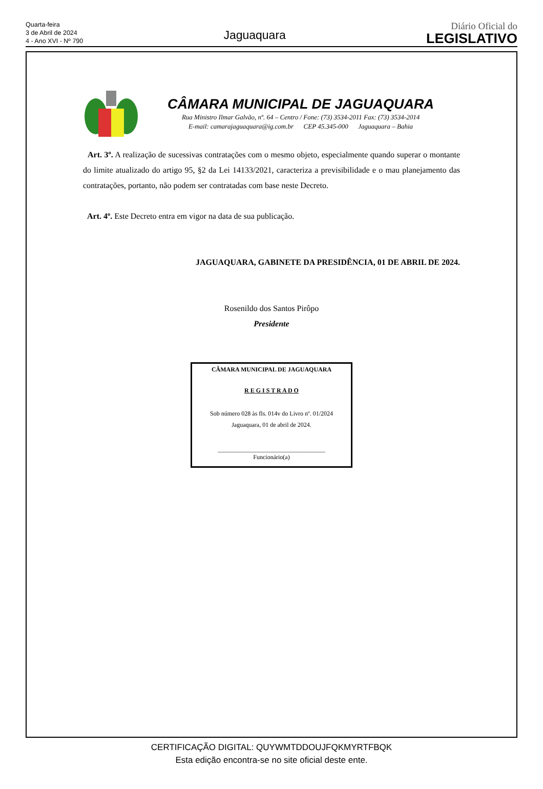Quarta-feira
3 de Abril de 2024
4 - Ano XVI - Nº 790
Jaguaquara
Diário Oficial do
LEGISLATIVO
CÂMARA MUNICIPAL DE JAGUAQUARA
Rua Ministro Ilmar Galvão, nº. 64 – Centro / Fone: (73) 3534-2011 Fax: (73) 3534-2014
E-mail: camarajaguaquara@ig.com.br CEP 45.345-000 Jaguaquara – Bahia
Art. 3º. A realização de sucessivas contratações com o mesmo objeto, especialmente quando superar o montante do limite atualizado do artigo 95, §2 da Lei 14133/2021, caracteriza a previsibilidade e o mau planejamento das contratações, portanto, não podem ser contratadas com base neste Decreto.
Art. 4º. Este Decreto entra em vigor na data de sua publicação.
JAGUAQUARA, GABINETE DA PRESIDÊNCIA, 01 DE ABRIL DE 2024.
Rosenildo dos Santos Pirôpo
Presidente
CÂMARA MUNICIPAL DE JAGUAQUARA
R E G I S T R A D O
Sob número 028 às fls. 014v do Livro nº. 01/2024
Jaguaquara, 01 de abril de 2024.
___________________________________
Funcionário(a)
CERTIFICAÇÃO DIGITAL: QUYWMTDDOUJFQKMYRTFBQK
Esta edição encontra-se no site oficial deste ente.